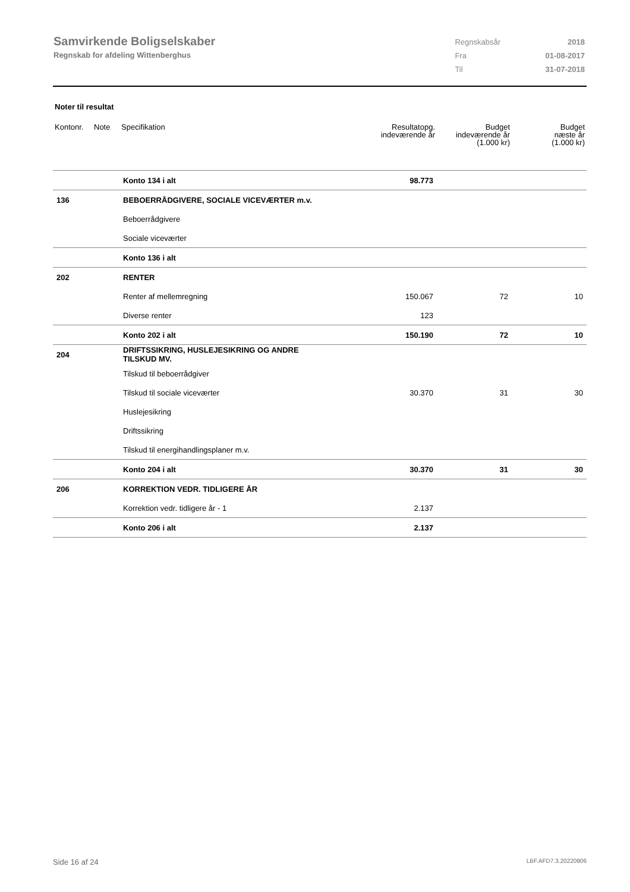Samvirkende Boligselskaber
Regnskab for afdeling Wittenberghus
| Regnskabsår | 2018 |
| Fra | 01-08-2017 |
| Til | 31-07-2018 |
Noter til resultat
| Kontonr. | Note | Specifikation | Resultatopg. indeværende år | Budget indeværende år (1.000 kr) | Budget næste år (1.000 kr) |
| --- | --- | --- | --- | --- | --- |
| | | Konto 134 i alt | 98.773 | | |
| 136 | | BEBOERRÅDGIVERE, SOCIALE VICEVÆRTER m.v. | | | |
| | | Beboerrådgivere | | | |
| | | Sociale viceværter | | | |
| | | Konto 136 i alt | | | |
| 202 | | RENTER | | | |
| | | Renter af mellemregning | 150.067 | 72 | 10 |
| | | Diverse renter | 123 | | |
| | | Konto 202 i alt | 150.190 | 72 | 10 |
| 204 | | DRIFTSSIKRING, HUSLEJESIKRING OG ANDRE TILSKUD MV. | | | |
| | | Tilskud til beboerrådgiver | | | |
| | | Tilskud til sociale viceværter | 30.370 | 31 | 30 |
| | | Huslejesikring | | | |
| | | Driftssikring | | | |
| | | Tilskud til energihandlingsplaner m.v. | | | |
| | | Konto 204 i alt | 30.370 | 31 | 30 |
| 206 | | KORREKTION VEDR. TIDLIGERE ÅR | | | |
| | | Korrektion vedr. tidligere år - 1 | 2.137 | | |
| | | Konto 206 i alt | 2.137 | | |
Side 16 af 24 LBF.AFD7.3.20220906